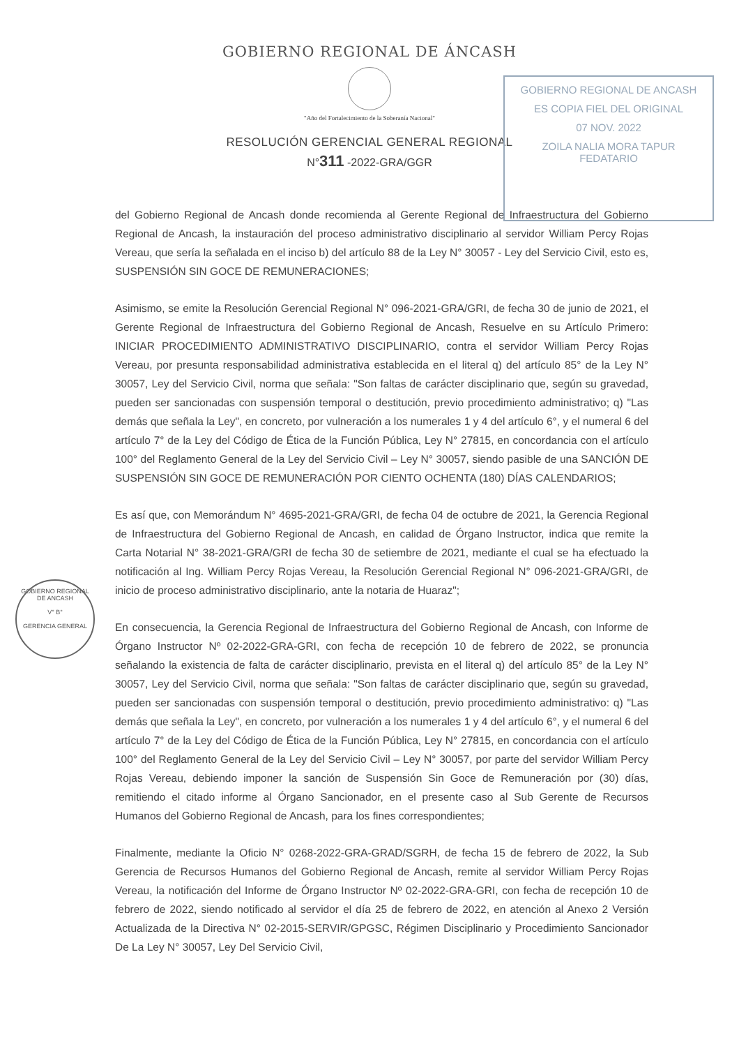GOBIERNO REGIONAL DE ÁNCASH
"Año del Fortalecimiento de la Soberanía Nacional"
RESOLUCIÓN GERENCIAL GENERAL REGIONAL
N°311 -2022-GRA/GGR
GOBIERNO REGIONAL DE ANCASH
ES COPIA FIEL DEL ORIGINAL
07 NOV. 2022
ZOILA NALIA MORA TAPUR
FEDATARIO
GOBIERNO REGIONAL DE ANCASH
V° B°
GERENCIA GENERAL
del Gobierno Regional de Ancash donde recomienda al Gerente Regional de Infraestructura del Gobierno Regional de Ancash, la instauración del proceso administrativo disciplinario al servidor William Percy Rojas Vereau, que sería la señalada en el inciso b) del artículo 88 de la Ley N° 30057 - Ley del Servicio Civil, esto es, SUSPENSIÓN SIN GOCE DE REMUNERACIONES;
Asimismo, se emite la Resolución Gerencial Regional N° 096-2021-GRA/GRI, de fecha 30 de junio de 2021, el Gerente Regional de Infraestructura del Gobierno Regional de Ancash, Resuelve en su Artículo Primero: INICIAR PROCEDIMIENTO ADMINISTRATIVO DISCIPLINARIO, contra el servidor William Percy Rojas Vereau, por presunta responsabilidad administrativa establecida en el literal q) del artículo 85° de la Ley N° 30057, Ley del Servicio Civil, norma que señala: "Son faltas de carácter disciplinario que, según su gravedad, pueden ser sancionadas con suspensión temporal o destitución, previo procedimiento administrativo; q) "Las demás que señala la Ley", en concreto, por vulneración a los numerales 1 y 4 del artículo 6°, y el numeral 6 del artículo 7° de la Ley del Código de Ética de la Función Pública, Ley N° 27815, en concordancia con el artículo 100° del Reglamento General de la Ley del Servicio Civil – Ley N° 30057, siendo pasible de una SANCIÓN DE SUSPENSIÓN SIN GOCE DE REMUNERACIÓN POR CIENTO OCHENTA (180) DÍAS CALENDARIOS;
Es así que, con Memorándum N° 4695-2021-GRA/GRI, de fecha 04 de octubre de 2021, la Gerencia Regional de Infraestructura del Gobierno Regional de Ancash, en calidad de Órgano Instructor, indica que remite la Carta Notarial N° 38-2021-GRA/GRI de fecha 30 de setiembre de 2021, mediante el cual se ha efectuado la notificación al Ing. William Percy Rojas Vereau, la Resolución Gerencial Regional N° 096-2021-GRA/GRI, de inicio de proceso administrativo disciplinario, ante la notaria de Huaraz";
En consecuencia, la Gerencia Regional de Infraestructura del Gobierno Regional de Ancash, con Informe de Órgano Instructor Nº 02-2022-GRA-GRI, con fecha de recepción 10 de febrero de 2022, se pronuncia señalando la existencia de falta de carácter disciplinario, prevista en el literal q) del artículo 85° de la Ley N° 30057, Ley del Servicio Civil, norma que señala: "Son faltas de carácter disciplinario que, según su gravedad, pueden ser sancionadas con suspensión temporal o destitución, previo procedimiento administrativo: q) "Las demás que señala la Ley", en concreto, por vulneración a los numerales 1 y 4 del artículo 6°, y el numeral 6 del artículo 7° de la Ley del Código de Ética de la Función Pública, Ley N° 27815, en concordancia con el artículo 100° del Reglamento General de la Ley del Servicio Civil – Ley N° 30057, por parte del servidor William Percy Rojas Vereau, debiendo imponer la sanción de Suspensión Sin Goce de Remuneración por (30) días, remitiendo el citado informe al Órgano Sancionador, en el presente caso al Sub Gerente de Recursos Humanos del Gobierno Regional de Ancash, para los fines correspondientes;
Finalmente, mediante la Oficio N° 0268-2022-GRA-GRAD/SGRH, de fecha 15 de febrero de 2022, la Sub Gerencia de Recursos Humanos del Gobierno Regional de Ancash, remite al servidor William Percy Rojas Vereau, la notificación del Informe de Órgano Instructor Nº 02-2022-GRA-GRI, con fecha de recepción 10 de febrero de 2022, siendo notificado al servidor el día 25 de febrero de 2022, en atención al Anexo 2 Versión Actualizada de la Directiva N° 02-2015-SERVIR/GPGSC, Régimen Disciplinario y Procedimiento Sancionador De La Ley N° 30057, Ley Del Servicio Civil,